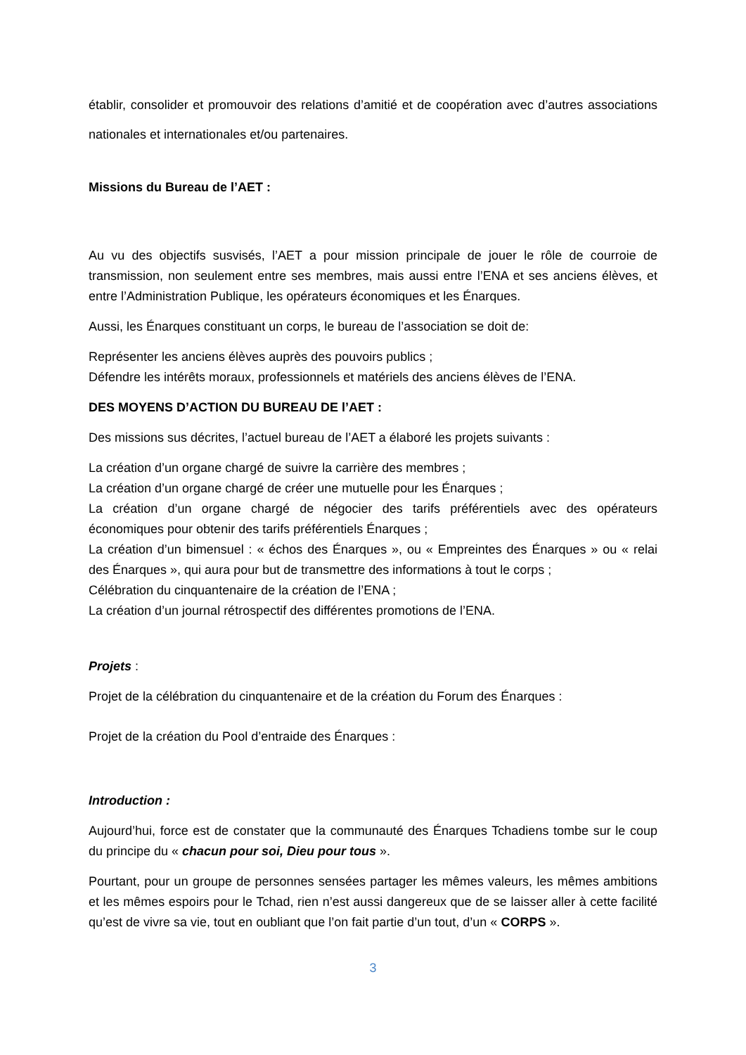établir, consolider et promouvoir des relations d’amitié et de coopération avec d’autres associations nationales et internationales et/ou partenaires.
Missions du Bureau de l’AET :
Au vu des objectifs susvisés, l’AET a pour mission principale de jouer le rôle de courroie de transmission, non seulement entre ses membres, mais aussi entre l’ENA et ses anciens élèves, et entre l’Administration Publique, les opérateurs économiques et les Énarques.
Aussi, les Énarques constituant un corps, le bureau de l’association se doit de:
Représenter les anciens élèves auprès des pouvoirs publics ;
Défendre les intérêts moraux, professionnels et matériels des anciens élèves de l’ENA.
DES MOYENS D’ACTION DU BUREAU DE l’AET :
Des missions sus décrites, l’actuel bureau de l’AET a élaboré les projets suivants :
La création d’un organe chargé de suivre la carrière des membres ;
La création d’un organe chargé de créer une mutuelle pour les Énarques ;
La création d’un organe chargé de négocier des tarifs préférentiels avec des opérateurs économiques pour obtenir des tarifs préférentiels Énarques ;
La création d’un bimensuel : « échos des Énarques », ou « Empreintes des Énarques » ou « relai des Énarques », qui aura pour but de transmettre des informations à tout le corps ;
Célébration du cinquantenaire de la création de l’ENA ;
La création d’un journal rétrospectif des différentes promotions de l’ENA.
Projets :
Projet de la célébration du cinquantenaire et de la création du Forum des Énarques :
Projet de la création du Pool d’entraide des Énarques :
Introduction :
Aujourd’hui, force est de constater que la communauté des Énarques Tchadiens tombe sur le coup du principe du « chacun pour soi, Dieu pour tous ».
Pourtant, pour un groupe de personnes sensées partager les mêmes valeurs, les mêmes ambitions et les mêmes espoirs pour le Tchad, rien n’est aussi dangereux que de se laisser aller à cette facilité qu’est de vivre sa vie, tout en oubliant que l’on fait partie d’un tout, d’un « CORPS ».
3